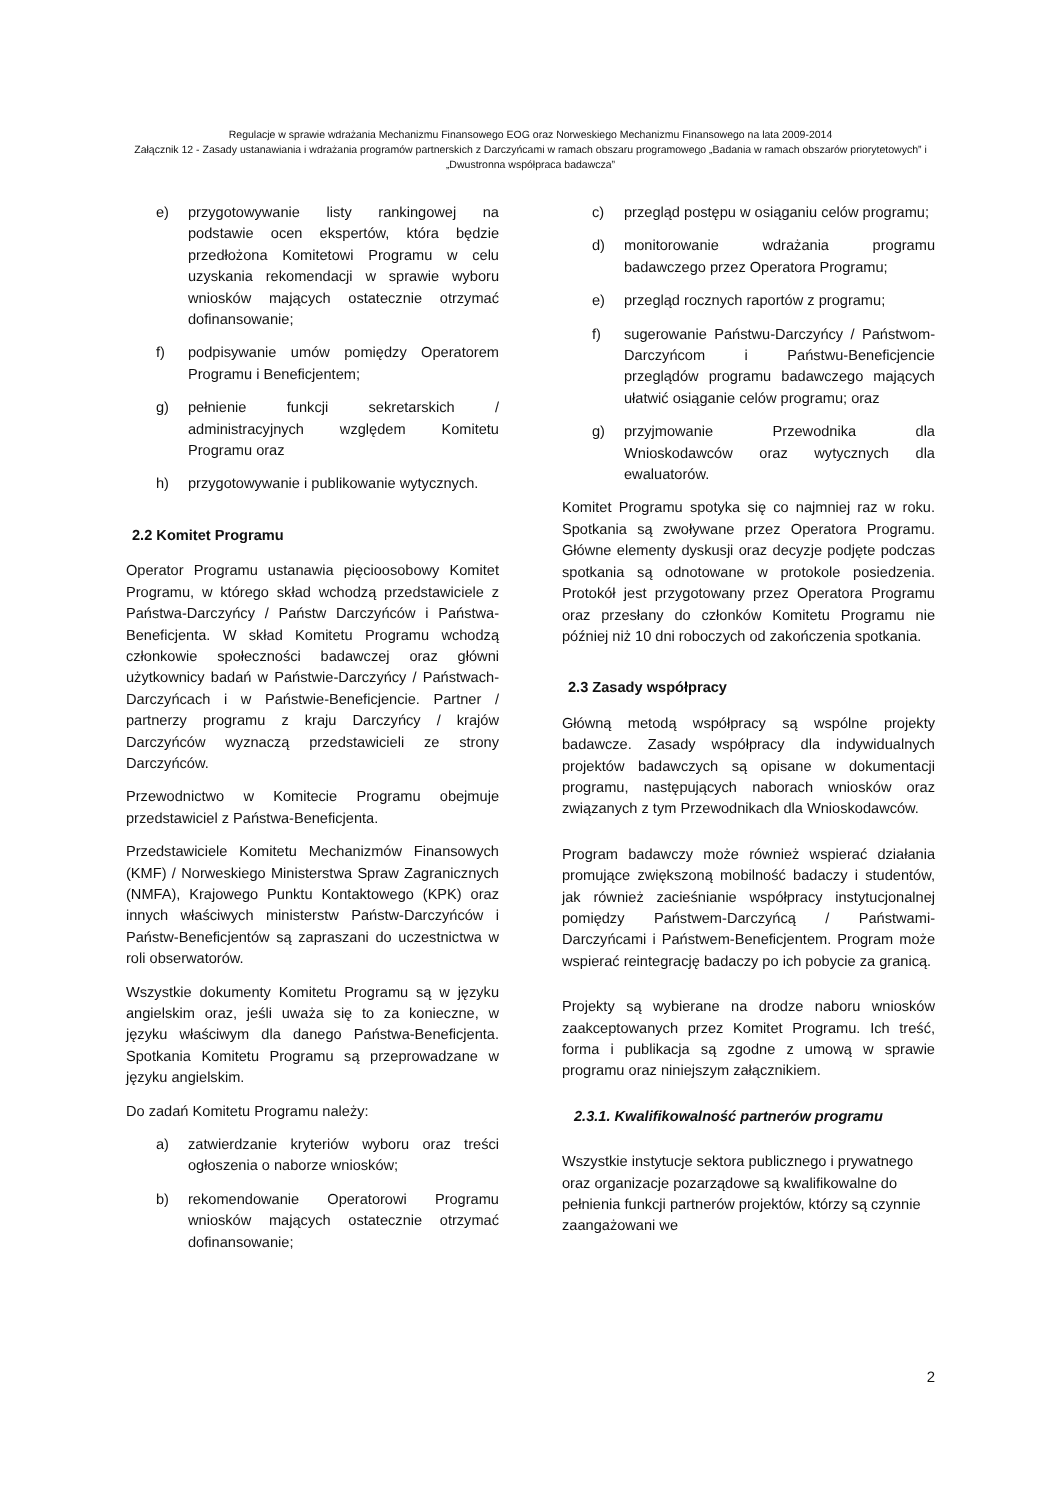Regulacje w sprawie wdrażania Mechanizmu Finansowego EOG oraz Norweskiego Mechanizmu Finansowego na lata 2009-2014
Załącznik 12 - Zasady ustanawiania i wdrażania programów partnerskich z Darczyńcami w ramach obszaru programowego „Badania w ramach obszarów priorytetowych” i „Dwustronna współpraca badawcza”
e) przygotowywanie listy rankingowej na podstawie ocen ekspertów, która będzie przedłożona Komitetowi Programu w celu uzyskania rekomendacji w sprawie wyboru wniosków mających ostatecznie otrzymać dofinansowanie;
f) podpisywanie umów pomiędzy Operatorem Programu i Beneficjentem;
g) pełnienie funkcji sekretarskich / administracyjnych względem Komitetu Programu oraz
h) przygotowywanie i publikowanie wytycznych.
2.2 Komitet Programu
Operator Programu ustanawia pięcioosobowy Komitet Programu, w którego skład wchodzą przedstawiciele z Państwa-Darczyńcy / Państw Darczyńców i Państwa-Beneficjenta. W skład Komitetu Programu wchodzą członkowie społeczności badawczej oraz główni użytkownicy badań w Państwie-Darczyńcy / Państwach-Darczyńcach i w Państwie-Beneficjencie. Partner / partnerzy programu z kraju Darczyńcy / krajów Darczyńców wyznaczą przedstawicieli ze strony Darczyńców.
Przewodnictwo w Komitecie Programu obejmuje przedstawiciel z Państwa-Beneficjenta.
Przedstawiciele Komitetu Mechanizmów Finansowych (KMF) / Norweskiego Ministerstwa Spraw Zagranicznych (NMFA), Krajowego Punktu Kontaktowego (KPK) oraz innych właściwych ministerstw Państw-Darczyńców i Państw-Beneficjentów są zapraszani do uczestnictwa w roli obserwatorów.
Wszystkie dokumenty Komitetu Programu są w języku angielskim oraz, jeśli uważa się to za konieczne, w języku właściwym dla danego Państwa-Beneficjenta. Spotkania Komitetu Programu są przeprowadzane w języku angielskim.
Do zadań Komitetu Programu należy:
a) zatwierdzanie kryteriów wyboru oraz treści ogłoszenia o naborze wniosków;
b) rekomendowanie Operatorowi Programu wniosków mających ostatecznie otrzymać dofinansowanie;
c) przegląd postępu w osiąganiu celów programu;
d) monitorowanie wdrażania programu badawczego przez Operatora Programu;
e) przegląd rocznych raportów z programu;
f) sugerowanie Państwu-Darczyńcy / Państwom-Darczyńcom i Państwu-Beneficjencie przeglądów programu badawczego mających ułatwić osiąganie celów programu; oraz
g) przyjmowanie Przewodnika dla Wnioskodawców oraz wytycznych dla ewaluatorów.
Komitet Programu spotyka się co najmniej raz w roku. Spotkania są zwoływane przez Operatora Programu. Główne elementy dyskusji oraz decyzje podjęte podczas spotkania są odnotowane w protokole posiedzenia. Protokół jest przygotowany przez Operatora Programu oraz przesłany do członków Komitetu Programu nie później niż 10 dni roboczych od zakończenia spotkania.
2.3 Zasady współpracy
Główną metodą współpracy są wspólne projekty badawcze. Zasady współpracy dla indywidualnych projektów badawczych są opisane w dokumentacji programu, następujących naborach wniosków oraz związanych z tym Przewodnikach dla Wnioskodawców.
Program badawczy może również wspierać działania promujące zwiększoną mobilność badaczy i studentów, jak również zacieśnianie współpracy instytucjonalnej pomiędzy Państwem-Darczyńcą / Państwami-Darczyńcami i Państwem-Beneficjentem. Program może wspierać reintegrację badaczy po ich pobycie za granicą.
Projekty są wybierane na drodze naboru wniosków zaakceptowanych przez Komitet Programu. Ich treść, forma i publikacja są zgodne z umową w sprawie programu oraz niniejszym załącznikiem.
2.3.1. Kwalifikowalność partnerów programu
Wszystkie instytucje sektora publicznego i prywatnego oraz organizacje pozarządowe są kwalifikowalne do pełnienia funkcji partnerów projektów, którzy są czynnie zaangażowani we
2